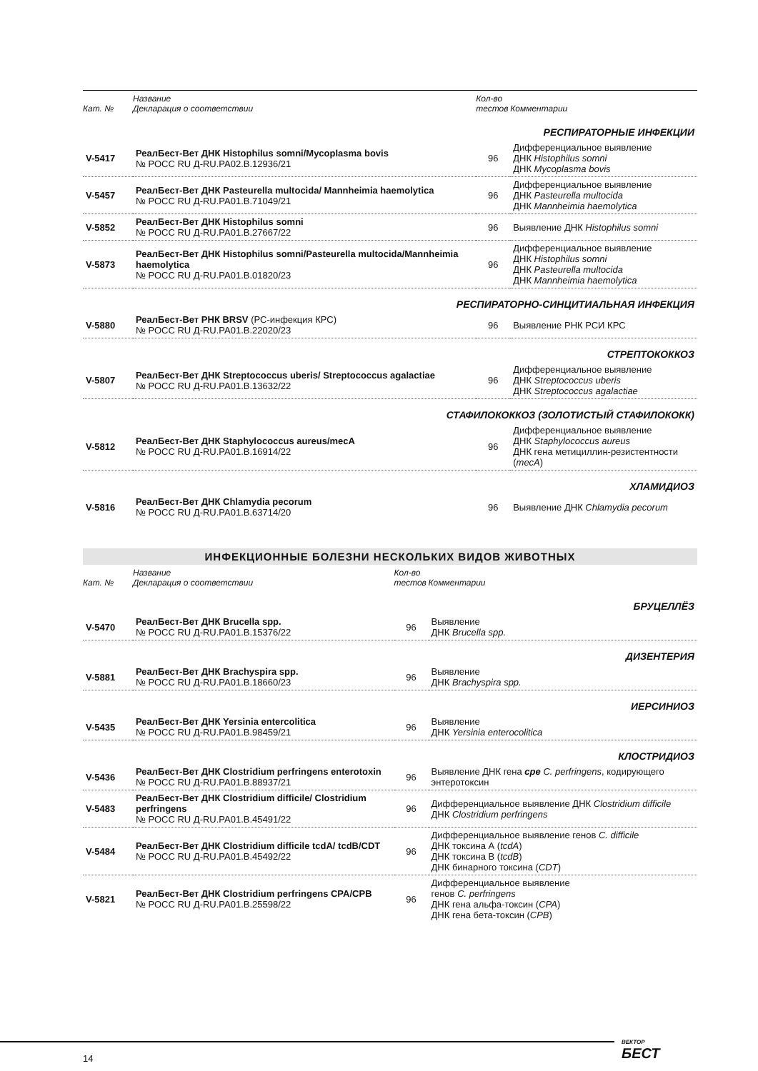| Кат. № | Название Декларация о соответствии | Кол-во тестов | Комментарии |
| --- | --- | --- | --- |
| РЕСПИРАТОРНЫЕ ИНФЕКЦИИ | | | |
| V-5417 | РеалБест-Вет ДНК Histophilus somni/Mycoplasma bovis № РОСС RU Д-RU.PA02.B.12936/21 | 96 | Дифференциальное выявление ДНК Histophilus somni ДНК Mycoplasma bovis |
| V-5457 | РеалБест-Вет ДНК Pasteurella multocida/ Mannheimia haemolytica № РОСС RU Д-RU.PA01.B.71049/21 | 96 | Дифференциальное выявление ДНК Pasteurella multocida ДНК Mannheimia haemolytica |
| V-5852 | РеалБест-Вет ДНК Histophilus somni № РОСС RU Д-RU.PA01.B.27667/22 | 96 | Выявление ДНК Histophilus somni |
| V-5873 | РеалБест-Вет ДНК Histophilus somni/Pasteurella multocida/Mannheimia haemolytica № РОСС RU Д-RU.PA01.B.01820/23 | 96 | Дифференциальное выявление ДНК Histophilus somni ДНК Pasteurella multocida ДНК Mannheimia haemolytica |
| РЕСПИРАТОРНО-СИНЦИТИАЛЬНАЯ ИНФЕКЦИЯ | | | |
| V-5880 | РеалБест-Вет РНК BRSV (РС-инфекция КРС) № РОСС RU Д-RU.PA01.B.22020/23 | 96 | Выявление РНК РСИ КРС |
| СТРЕПТОКОККОЗ | | | |
| V-5807 | РеалБест-Вет ДНК Streptococcus uberis/ Streptococcus agalactiae № РОСС RU Д-RU.PA01.B.13632/22 | 96 | Дифференциальное выявление ДНК Streptococcus uberis ДНК Streptococcus agalactiae |
| СТАФИЛОКОККОЗ (ЗОЛОТИСТЫЙ СТАФИЛОКОКК) | | | |
| V-5812 | РеалБест-Вет ДНК Staphylococcus aureus/mecA № РОСС RU Д-RU.PA01.B.16914/22 | 96 | Дифференциальное выявление ДНК Staphylococcus aureus ДНК гена метициллин-резистентности ( mecA ) |
| ХЛАМИДИОЗ | | | |
| V-5816 | РеалБест-Вет ДНК Chlamydia pecorum № РОСС RU Д-RU.PA01.B.63714/20 | 96 | Выявление ДНК Chlamydia pecorum |
ИНФЕКЦИОННЫЕ БОЛЕЗНИ НЕСКОЛЬКИХ ВИДОВ ЖИВОТНЫХ
| Кат. № | Название Декларация о соответствии | Кол-во тестов | Комментарии |
| --- | --- | --- | --- |
| БРУЦЕЛЛЁЗ | | | |
| V-5470 | РеалБест-Вет ДНК Brucella spp. № РОСС RU Д-RU.PA01.B.15376/22 | 96 | Выявление ДНК Brucella spp. |
| ДИЗЕНТЕРИЯ | | | |
| V-5881 | РеалБест-Вет ДНК Brachyspira spp. № РОСС RU Д-RU.PA01.B.18660/23 | 96 | Выявление ДНК Brachyspira spp. |
| ИЕРСИНИОЗ | | | |
| V-5435 | РеалБест-Вет ДНК Yersinia entercolitica № РОСС RU Д-RU.PA01.B.98459/21 | 96 | Выявление ДНК Yersinia enterocolitica |
| КЛОСТРИДИОЗ | | | |
| V-5436 | РеалБест-Вет ДНК Clostridium perfringens enterotoxin № РОСС RU Д-RU.PA01.B.88937/21 | 96 | Выявление ДНК гена cpe C. perfringens , кодирующего энтеротоксин |
| V-5483 | РеалБест-Вет ДНК Clostridium difficile/ Clostridium perfringens № РОСС RU Д-RU.PA01.B.45491/22 | 96 | Дифференциальное выявление ДНК Clostridium difficile ДНК Clostridium perfringens |
| V-5484 | РеалБест-Вет ДНК Clostridium difficile tcdA/ tcdB/CDT № РОСС RU Д-RU.PA01.B.45492/22 | 96 | Дифференциальное выявление генов C. difficile ДНК токсина А ( tcdA ) ДНК токсина В ( tcdB ) ДНК бинарного токсина ( CDT ) |
| V-5821 | РеалБест-Вет ДНК Clostridium perfringens CPA/CPB № РОСС RU Д-RU.PA01.B.25598/22 | 96 | Дифференциальное выявление генов C. perfringens ДНК гена альфа-токсин ( CPA ) ДНК гена бета-токсин ( CPB ) |
14
ВЕКТОР
БЕСТ